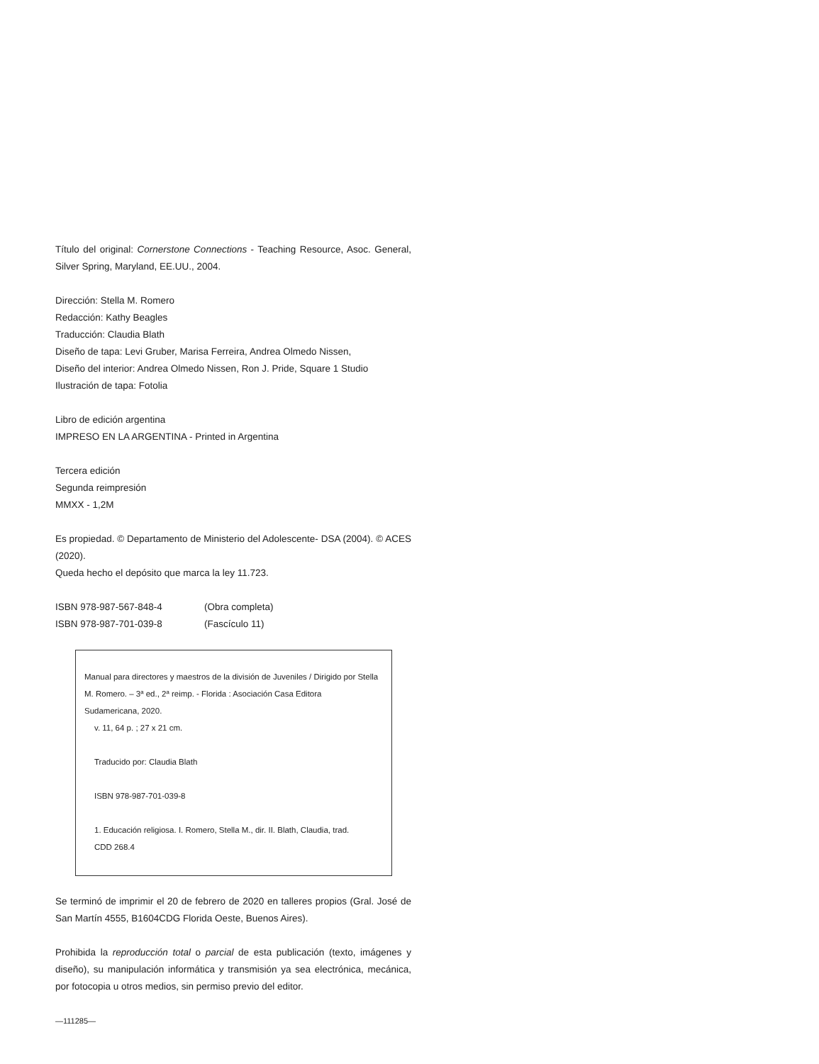Título del original: Cornerstone Connections - Teaching Resource, Asoc. General, Silver Spring, Maryland, EE.UU., 2004.
Dirección: Stella M. Romero
Redacción: Kathy Beagles
Traducción: Claudia Blath
Diseño de tapa: Levi Gruber, Marisa Ferreira, Andrea Olmedo Nissen,
Diseño del interior: Andrea Olmedo Nissen, Ron J. Pride, Square 1 Studio
Ilustración de tapa: Fotolia
Libro de edición argentina
IMPRESO EN LA ARGENTINA - Printed in Argentina
Tercera edición
Segunda reimpresión
MMXX - 1,2M
Es propiedad. © Departamento de Ministerio del Adolescente- DSA (2004). © ACES (2020).
Queda hecho el depósito que marca la ley 11.723.
ISBN 978-987-567-848-4 (Obra completa)
ISBN 978-987-701-039-8 (Fascículo 11)
Manual para directores y maestros de la división de Juveniles / Dirigido por Stella M. Romero. – 3ª ed., 2ª reimp. - Florida : Asociación Casa Editora Sudamericana, 2020.
v. 11, 64 p. ; 27 x 21 cm.
Traducido por: Claudia Blath
ISBN 978-987-701-039-8
1. Educación religiosa. I. Romero, Stella M., dir. II. Blath, Claudia, trad.
CDD 268.4
Se terminó de imprimir el 20 de febrero de 2020 en talleres propios (Gral. José de San Martín 4555, B1604CDG Florida Oeste, Buenos Aires).
Prohibida la reproducción total o parcial de esta publicación (texto, imágenes y diseño), su manipulación informática y transmisión ya sea electrónica, mecánica, por fotocopia u otros medios, sin permiso previo del editor.
—111285—